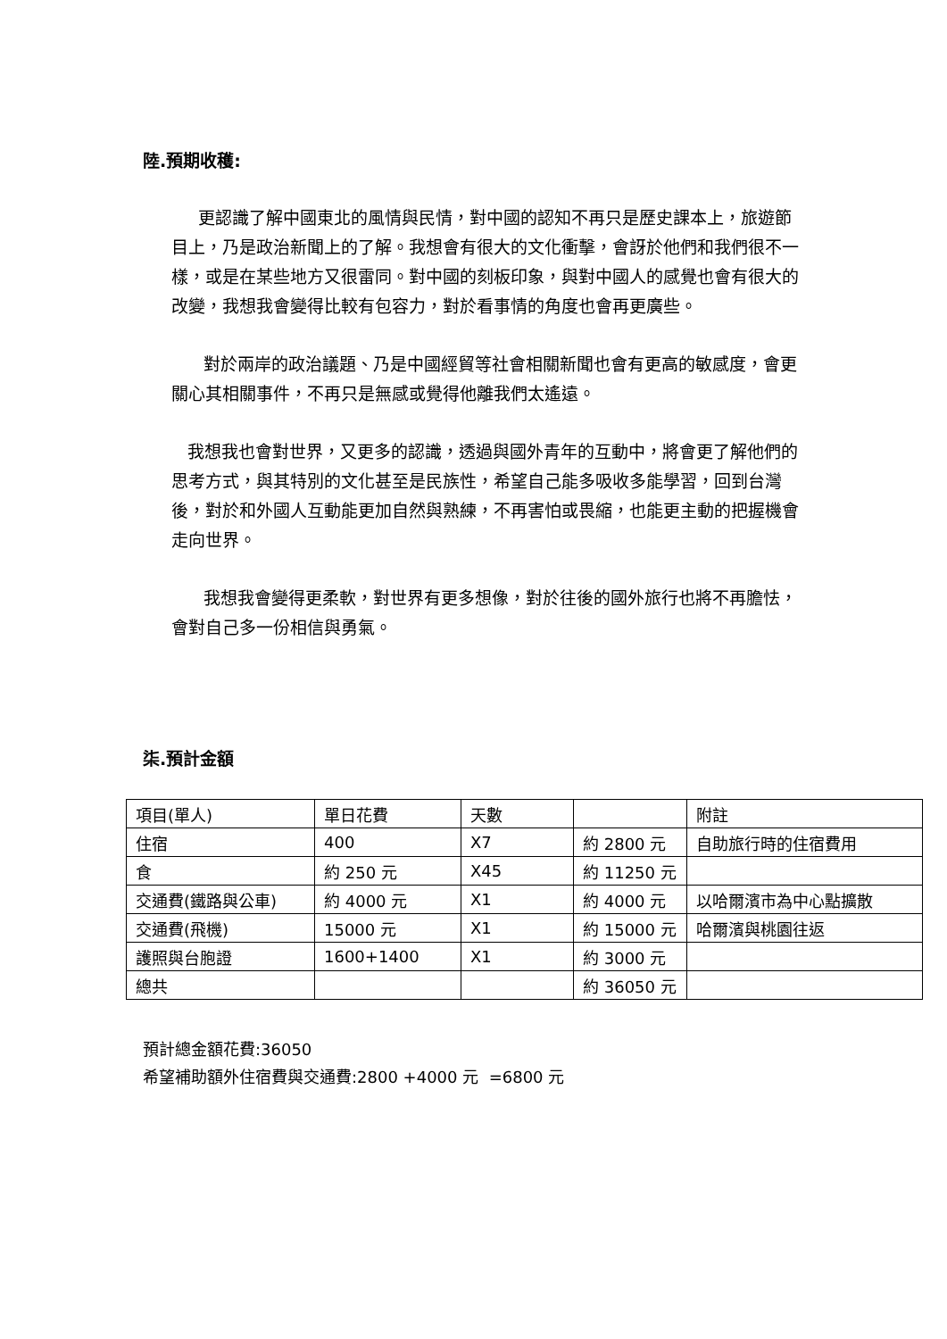陸.預期收穫:
更認識了解中國東北的風情與民情，對中國的認知不再只是歷史課本上，旅遊節目上，乃是政治新聞上的了解。我想會有很大的文化衝擊，會訝於他們和我們很不一樣，或是在某些地方又很雷同。對中國的刻板印象，與對中國人的感覺也會有很大的改變，我想我會變得比較有包容力，對於看事情的角度也會再更廣些。
對於兩岸的政治議題、乃是中國經貿等社會相關新聞也會有更高的敏感度，會更關心其相關事件，不再只是無感或覺得他離我們太遙遠。
我想我也會對世界，又更多的認識，透過與國外青年的互動中，將會更了解他們的思考方式，與其特別的文化甚至是民族性，希望自己能多吸收多能學習，回到台灣後，對於和外國人互動能更加自然與熟練，不再害怕或畏縮，也能更主動的把握機會走向世界。
我想我會變得更柔軟，對世界有更多想像，對於往後的國外旅行也將不再膽怯，會對自己多一份相信與勇氣。
柒.預計金額
| 項目(單人) | 單日花費 | 天數 | | 附註 |
| 住宿 | 400 | X7 | 約 2800 元 | 自助旅行時的住宿費用 |
| 食 | 約 250 元 | X45 | 約 11250 元 | |
| 交通費(鐵路與公車) | 約 4000 元 | X1 | 約 4000 元 | 以哈爾濱市為中心點擴散 |
| 交通費(飛機) | 15000 元 | X1 | 約 15000 元 | 哈爾濱與桃園往返 |
| 護照與台胞證 | 1600+1400 | X1 | 約 3000 元 | |
| 總共 | | | 約 36050 元 | |
預計總金額花費:36050
希望補助額外住宿費與交通費:2800 +4000 元 =6800 元